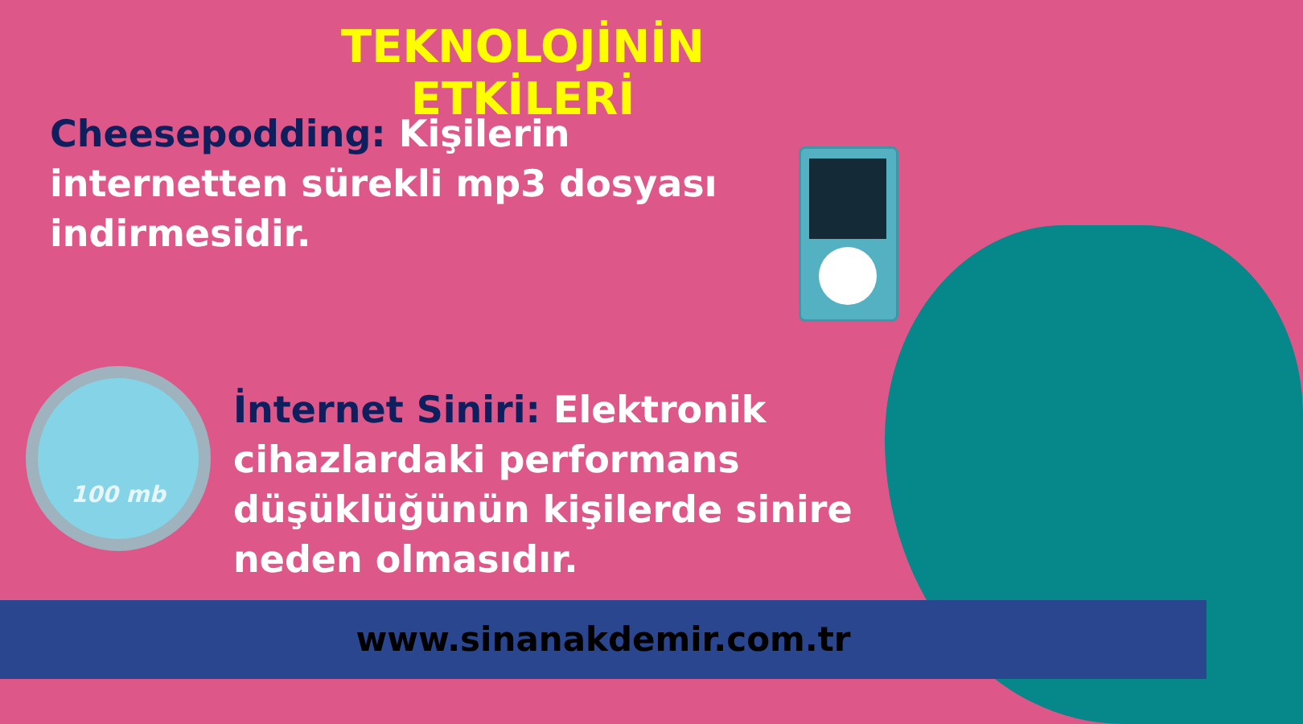TEKNOLOJİNİN ETKİLERİ
Cheesepodding: Kişilerin internetten sürekli mp3 dosyası indirmesidir.
100 mb
İnternet Siniri: Elektronik cihazlardaki performans düşüklüğünün kişilerde sinire neden olmasıdır.
www.sinanakdemir.com.tr